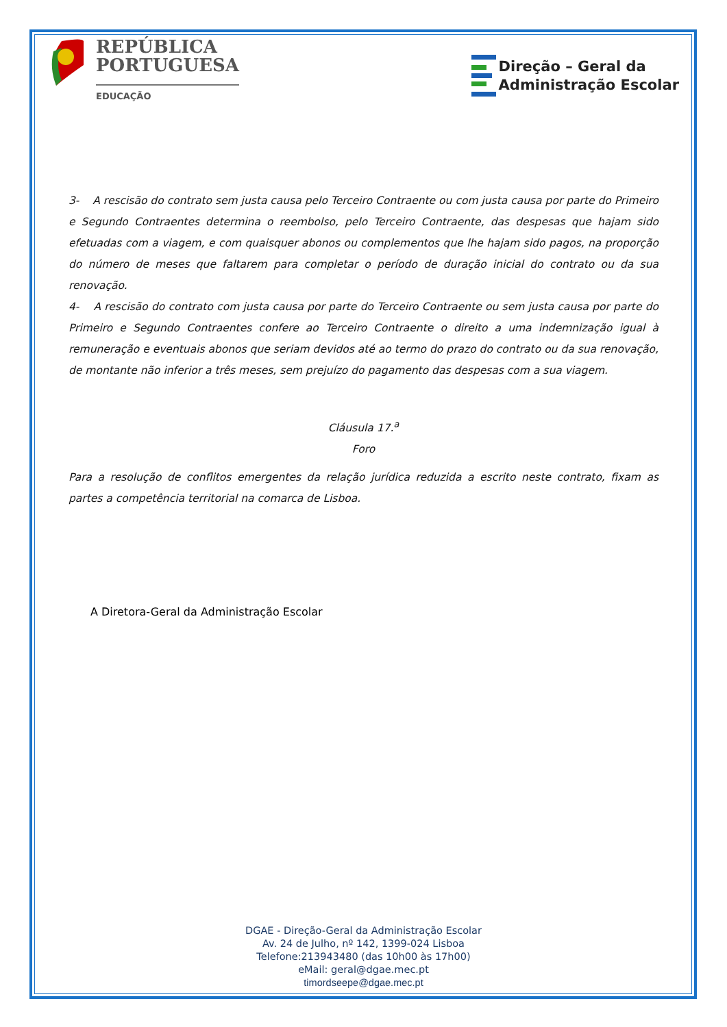REPÚBLICA
PORTUGUESA
EDUCAÇÃO
Direção – Geral da
Administração Escolar
3- A rescisão do contrato sem justa causa pelo Terceiro Contraente ou com justa causa por parte do Primeiro e Segundo Contraentes determina o reembolso, pelo Terceiro Contraente, das despesas que hajam sido efetuadas com a viagem, e com quaisquer abonos ou complementos que lhe hajam sido pagos, na proporção do número de meses que faltarem para completar o período de duração inicial do contrato ou da sua renovação.
4- A rescisão do contrato com justa causa por parte do Terceiro Contraente ou sem justa causa por parte do Primeiro e Segundo Contraentes confere ao Terceiro Contraente o direito a uma indemnização igual à remuneração e eventuais abonos que seriam devidos até ao termo do prazo do contrato ou da sua renovação, de montante não inferior a três meses, sem prejuízo do pagamento das despesas com a sua viagem.
Cláusula 17.<sup>a</sup>
Foro
Para a resolução de conflitos emergentes da relação jurídica reduzida a escrito neste contrato, fixam as partes a competência territorial na comarca de Lisboa.
A Diretora-Geral da Administração Escolar
DGAE - Direção-Geral da Administração Escolar
Av. 24 de Julho, nº 142, 1399-024 Lisboa
Telefone:213943480 (das 10h00 às 17h00)
eMail: geral@dgae.mec.pt
timordseepe@dgae.mec.pt